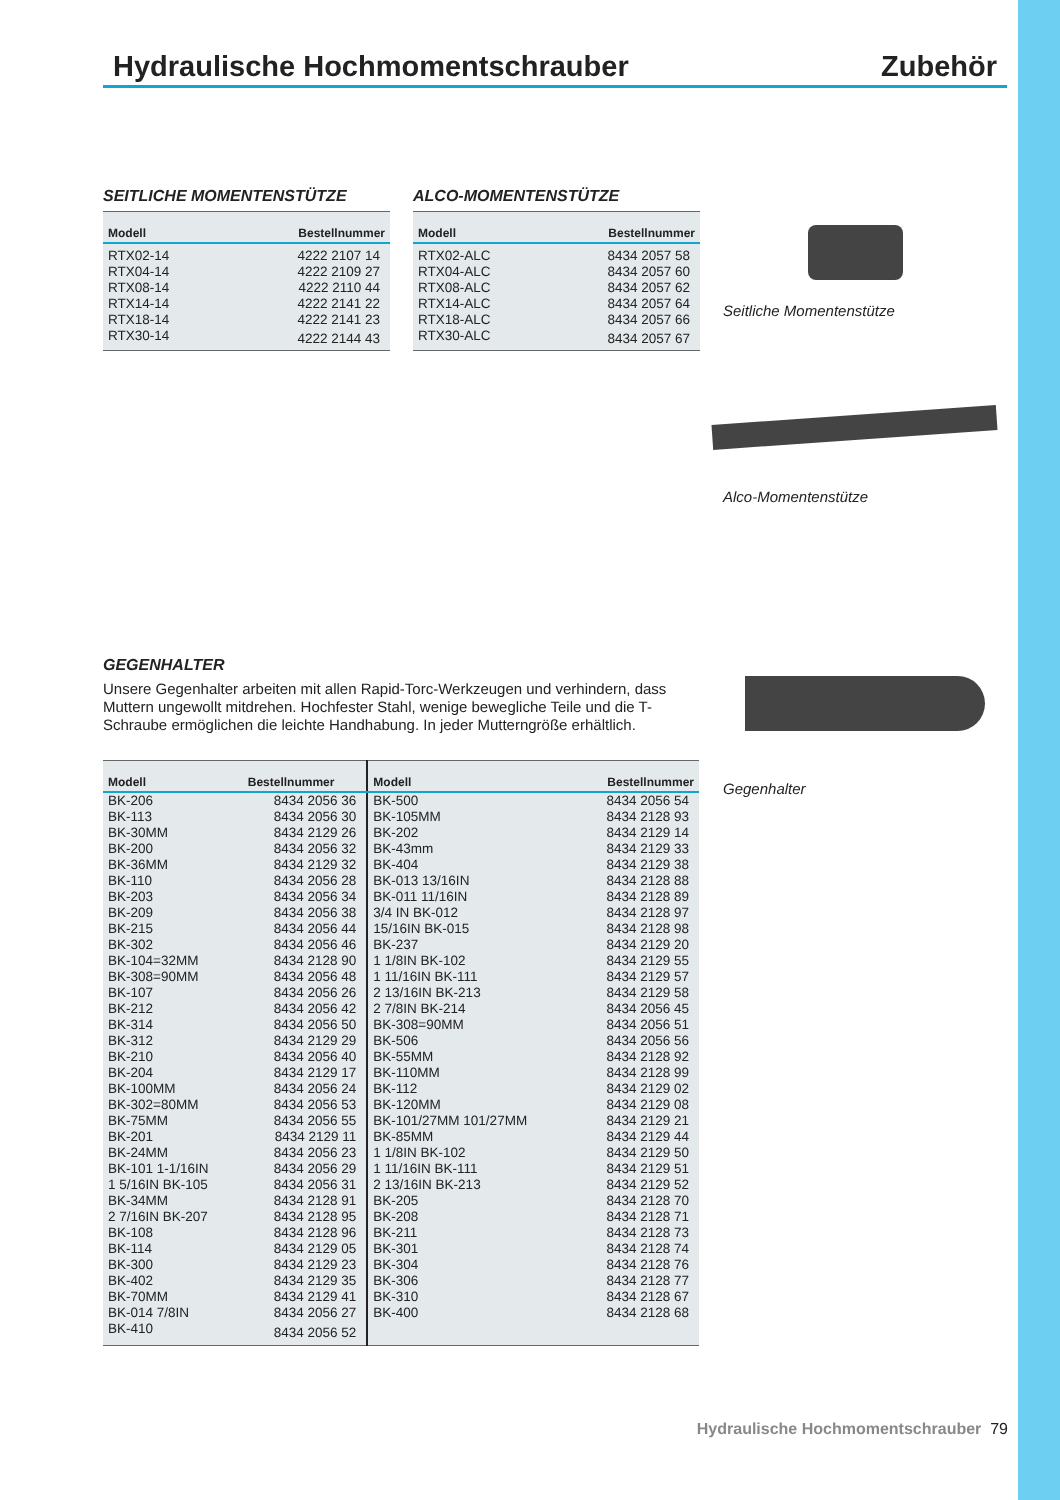Hydraulische Hochmomentschrauber Zubehör
SEITLICHE MOMENTENSTÜTZE
| Modell | Bestellnummer |
| --- | --- |
| RTX02-14 | 4222 2107 14 |
| RTX04-14 | 4222 2109 27 |
| RTX08-14 | 4222 2110 44 |
| RTX14-14 | 4222 2141 22 |
| RTX18-14 | 4222 2141 23 |
| RTX30-14 | 4222 2144 43 |
ALCO-MOMENTENSTÜTZE
| Modell | Bestellnummer |
| --- | --- |
| RTX02-ALC | 8434 2057 58 |
| RTX04-ALC | 8434 2057 60 |
| RTX08-ALC | 8434 2057 62 |
| RTX14-ALC | 8434 2057 64 |
| RTX18-ALC | 8434 2057 66 |
| RTX30-ALC | 8434 2057 67 |
Seitliche Momentenstütze
Alco-Momentenstütze
Gegenhalter
GEGENHALTER
Unsere Gegenhalter arbeiten mit allen Rapid-Torc-Werkzeugen und verhindern, dass Muttern ungewollt mitdrehen. Hochfester Stahl, wenige bewegliche Teile und die T-Schraube ermöglichen die leichte Handhabung. In jeder Mutterngröße erhältlich.
| Modell | Bestellnummer | Modell | Bestellnummer |
| --- | --- | --- | --- |
| BK-206 | 8434 2056 36 | BK-500 | 8434 2056 54 |
| BK-113 | 8434 2056 30 | BK-105MM | 8434 2128 93 |
| BK-30MM | 8434 2129 26 | BK-202 | 8434 2129 14 |
| BK-200 | 8434 2056 32 | BK-43mm | 8434 2129 33 |
| BK-36MM | 8434 2129 32 | BK-404 | 8434 2129 38 |
| BK-110 | 8434 2056 28 | BK-013 13/16IN | 8434 2128 88 |
| BK-203 | 8434 2056 34 | BK-011 11/16IN | 8434 2128 89 |
| BK-209 | 8434 2056 38 | 3/4 IN BK-012 | 8434 2128 97 |
| BK-215 | 8434 2056 44 | 15/16IN BK-015 | 8434 2128 98 |
| BK-302 | 8434 2056 46 | BK-237 | 8434 2129 20 |
| BK-104=32MM | 8434 2128 90 | 1 1/8IN BK-102 | 8434 2129 55 |
| BK-308=90MM | 8434 2056 48 | 1 11/16IN BK-111 | 8434 2129 57 |
| BK-107 | 8434 2056 26 | 2 13/16IN BK-213 | 8434 2129 58 |
| BK-212 | 8434 2056 42 | 2 7/8IN BK-214 | 8434 2056 45 |
| BK-314 | 8434 2056 50 | BK-308=90MM | 8434 2056 51 |
| BK-312 | 8434 2129 29 | BK-506 | 8434 2056 56 |
| BK-210 | 8434 2056 40 | BK-55MM | 8434 2128 92 |
| BK-204 | 8434 2129 17 | BK-110MM | 8434 2128 99 |
| BK-100MM | 8434 2056 24 | BK-112 | 8434 2129 02 |
| BK-302=80MM | 8434 2056 53 | BK-120MM | 8434 2129 08 |
| BK-75MM | 8434 2056 55 | BK-101/27MM 101/27MM | 8434 2129 21 |
| BK-201 | 8434 2129 11 | BK-85MM | 8434 2129 44 |
| BK-24MM | 8434 2056 23 | 1 1/8IN BK-102 | 8434 2129 50 |
| BK-101 1-1/16IN | 8434 2056 29 | 1 11/16IN BK-111 | 8434 2129 51 |
| 1 5/16IN BK-105 | 8434 2056 31 | 2 13/16IN BK-213 | 8434 2129 52 |
| BK-34MM | 8434 2128 91 | BK-205 | 8434 2128 70 |
| 2 7/16IN BK-207 | 8434 2128 95 | BK-208 | 8434 2128 71 |
| BK-108 | 8434 2128 96 | BK-211 | 8434 2128 73 |
| BK-114 | 8434 2129 05 | BK-301 | 8434 2128 74 |
| BK-300 | 8434 2129 23 | BK-304 | 8434 2128 76 |
| BK-402 | 8434 2129 35 | BK-306 | 8434 2128 77 |
| BK-70MM | 8434 2129 41 | BK-310 | 8434 2128 67 |
| BK-014 7/8IN | 8434 2056 27 | BK-400 | 8434 2128 68 |
| BK-410 | 8434 2056 52 | | |
Hydraulische Hochmomentschrauber 79